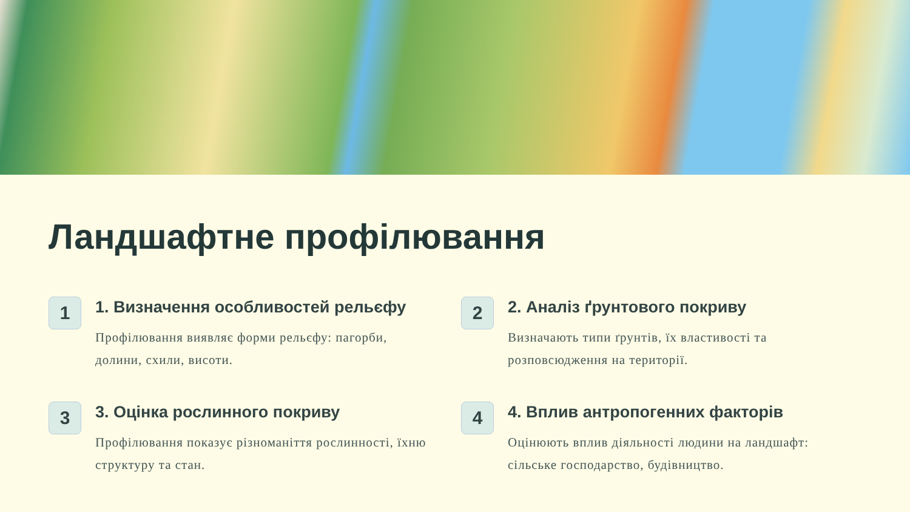Ландшафтне профілювання
1
1. Визначення особливостей рельєфу
Профілювання виявляє форми рельєфу: пагорби, долини, схили, висоти.
2
2. Аналіз ґрунтового покриву
Визначають типи ґрунтів, їх властивості та розповсюдження на території.
3
3. Оцінка рослинного покриву
Профілювання показує різноманіття рослинності, їхню структуру та стан.
4
4. Вплив антропогенних факторів
Оцінюють вплив діяльності людини на ландшафт: сільське господарство, будівництво.